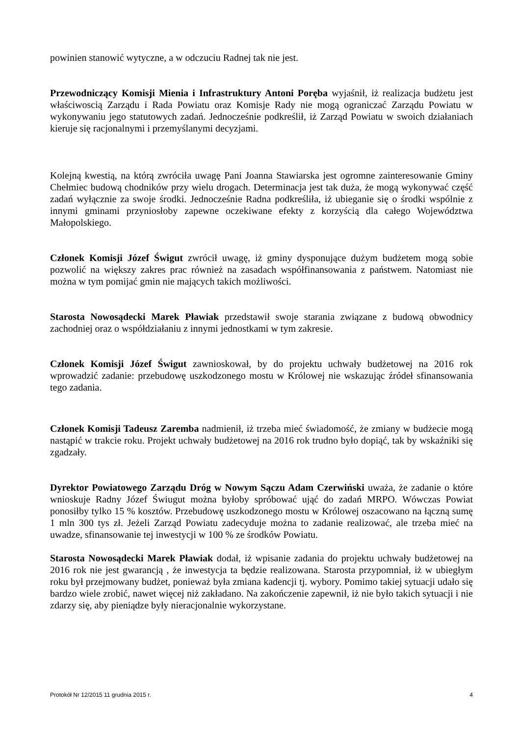powinien stanowić wytyczne, a w odczuciu Radnej tak nie jest.
Przewodniczący Komisji Mienia i Infrastruktury Antoni Poręba wyjaśnił, iż realizacja budżetu jest właściwoscią Zarządu i Rada Powiatu oraz Komisje Rady nie mogą ograniczać Zarządu Powiatu w wykonywaniu jego statutowych zadań. Jednocześnie podkreślił, iż Zarząd Powiatu w swoich działaniach kieruje się racjonalnymi i przemyślanymi decyzjami.
Kolejną kwestią, na którą zwróciła uwagę Pani Joanna Stawiarska jest ogromne zainteresowanie Gminy Chełmiec budową chodników przy wielu drogach. Determinacja jest tak duża, że mogą wykonywać część zadań wyłącznie za swoje środki. Jednocześnie Radna podkreśliła, iż ubieganie się o środki wspólnie z innymi gminami przyniosłoby zapewne oczekiwane efekty z korzyścią dla całego Województwa Małopolskiego.
Członek Komisji Józef Świgut zwrócił uwagę, iż gminy dysponujące dużym budżetem mogą sobie pozwolić na większy zakres prac również na zasadach współfinansowania z państwem. Natomiast nie można w tym pomijać gmin nie mających takich możliwości.
Starosta Nowosądecki Marek Pławiak przedstawił swoje starania związane z budową obwodnicy zachodniej oraz o współdziałaniu z innymi jednostkami w tym zakresie.
Członek Komisji Józef Świgut zawnioskował, by do projektu uchwały budżetowej na 2016 rok wprowadzić zadanie: przebudowę uszkodzonego mostu w Królowej nie wskazując źródeł sfinansowania tego zadania.
Członek Komisji Tadeusz Zaremba nadmienił, iż trzeba mieć świadomość, że zmiany w budżecie mogą nastąpić w trakcie roku. Projekt uchwały budżetowej na 2016 rok trudno było dopiąć, tak by wskaźniki się zgadzały.
Dyrektor Powiatowego Zarządu Dróg w Nowym Sączu Adam Czerwiński uważa, że zadanie o które wnioskuje Radny Józef Świugut można byłoby spróbować ująć do zadań MRPO. Wówczas Powiat ponosiłby tylko 15 % kosztów. Przebudowę uszkodzonego mostu w Królowej oszacowano na łączną sumę 1 mln 300 tys zł. Jeżeli Zarząd Powiatu zadecyduje można to zadanie realizować, ale trzeba mieć na uwadze, sfinansowanie tej inwestycji w 100 % ze środków Powiatu.
Starosta Nowosądecki Marek Pławiak dodał, iż wpisanie zadania do projektu uchwały budżetowej na 2016 rok nie jest gwarancją , że inwestycja ta będzie realizowana. Starosta przypomniał, iż w ubiegłym roku był przejmowany budżet, ponieważ była zmiana kadencji tj. wybory. Pomimo takiej sytuacji udało się bardzo wiele zrobić, nawet więcej niż zakładano. Na zakończenie zapewnił, iż nie było takich sytuacji i nie zdarzy się, aby pieniądze były nieracjonalnie wykorzystane.
Protokół Nr 12/2015 11 grudnia 2015 r. 4